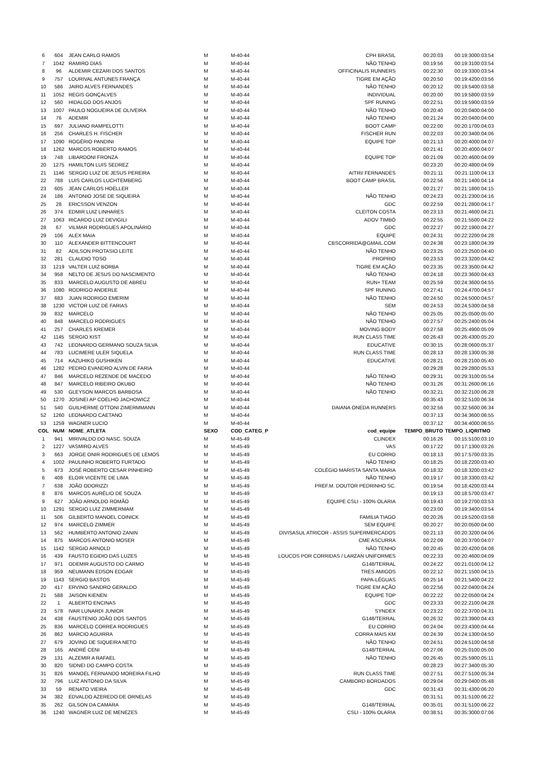| 6 | 604 | JEAN CARLO RAMOS | M | M-40-44 | CPH BRASIL | 00:20:03 | 00:19:30 | 00:03:54 |
| 7 | 1042 | RAMIRO DIAS | M | M-40-44 | NÃO TENHO | 00:19:56 | 00:19:31 | 00:03:54 |
| 8 | 96 | ALDEMIR CEZARI DOS SANTOS | M | M-40-44 | OFFICINALIS RUNNERS | 00:22:30 | 00:19:33 | 00:03:54 |
| 9 | 757 | LOURIVAL ANTUNES FRANÇA | M | M-40-44 | TIGRE EM AÇÃO | 00:20:50 | 00:19:42 | 00:03:56 |
| 10 | 586 | JAIRO ALVES FERNANDES | M | M-40-44 | NÃO TENHO | 00:20:12 | 00:19:54 | 00:03:58 |
| 11 | 1052 | REGIS GONÇALVES | M | M-40-44 | INDIVIDUAL | 00:20:00 | 00:19:58 | 00:03:59 |
| 12 | 560 | HIDALGO DOS ANJOS | M | M-40-44 | SPF RUNING | 00:22:51 | 00:19:59 | 00:03:59 |
| 13 | 1007 | PAULO NOGUEIRA DE OLIVEIRA | M | M-40-44 | NÃO TENHO | 00:20:40 | 00:20:04 | 00:04:00 |
| 14 | 76 | ADEMIR | M | M-40-44 | NÃO TENHO | 00:21:24 | 00:20:04 | 00:04:00 |
| 15 | 697 | JULIANO RAMPELOTTI | M | M-40-44 | BOOT CAMP | 00:22:00 | 00:20:17 | 00:04:03 |
| 16 | 256 | CHARLES H. FISCHER | M | M-40-44 | FISCHER RUN | 00:22:03 | 00:20:34 | 00:04:06 |
| 17 | 1090 | ROGÉRIO PANDINI | M | M-40-44 | EQUIPE TOP | 00:21:13 | 00:20:40 | 00:04:07 |
| 18 | 1262 | MARCOS ROBERTO RAMOS | M | M-40-44 | | 00:21:41 | 00:20:40 | 00:04:07 |
| 19 | 748 | LIBARDONI FRONZA | M | M-40-44 | EQUIPE TOP | 00:21:09 | 00:20:46 | 00:04:09 |
| 20 | 1275 | HAMILTON LUIS SEDREZ | M | M-40-44 | | 00:23:20 | 00:20:48 | 00:04:09 |
| 21 | 1146 | SERGIO LUIZ DE JESUS PEREIRA | M | M-40-44 | AITRI/ FERNANDES | 00:21:11 | 00:21:11 | 00:04:13 |
| 22 | 788 | LUIS CARLOS LUCHTEMBERG | M | M-40-44 | BOOT CAMP BRASIL | 00:22:56 | 00:21:14 | 00:04:14 |
| 23 | 605 | JEAN CARLOS HOELLER | M | M-40-44 | | 00:21:27 | 00:21:18 | 00:04:15 |
| 24 | 186 | ANTONIO JOSE DE SIQUEIRA | M | M-40-44 | NÃO TENHO | 00:24:23 | 00:21:23 | 00:04:16 |
| 25 | 28 | ERICSSON VENZON | M | M-40-44 | GDC | 00:22:59 | 00:21:28 | 00:04:17 |
| 26 | 374 | EDMIR LUIZ LINHARES | M | M-40-44 | CLEITON COSTA | 00:23:13 | 00:21:46 | 00:04:21 |
| 27 | 1063 | RICARDO LUIZ DEVIGILI | M | M-40-44 | ADOV TIMBÓ | 00:22:55 | 00:21:55 | 00:04:22 |
| 28 | 67 | VILMAR RODRIGUES APOLINÁRIO | M | M-40-44 | GDC | 00:22:27 | 00:22:19 | 00:04:27 |
| 29 | 106 | ALEX MAIA | M | M-40-44 | EQUIPE | 00:24:31 | 00:22:22 | 00:04:28 |
| 30 | 110 | ALEXANDER BITTENCOURT | M | M-40-44 | CBSCORRIDA@GMAIL.COM | 00:24:38 | 00:23:18 | 00:04:39 |
| 31 | 82 | ADILSON PROTASIO LEITE | M | M-40-44 | NÃO TENHO | 00:23:25 | 00:23:25 | 00:04:40 |
| 32 | 281 | CLAUDIO TOSO | M | M-40-44 | PROPRIO | 00:23:53 | 00:23:32 | 00:04:42 |
| 33 | 1219 | VALTER LUIZ BORBA | M | M-40-44 | TIGRE EM AÇÃO | 00:23:35 | 00:23:35 | 00:04:42 |
| 34 | 958 | NELTO DE JESUS DO NASCIMENTO | M | M-40-44 | NÃO TENHO | 00:24:18 | 00:23:36 | 00:04:43 |
| 35 | 833 | MARCELO AUGUSTO DE ABREU | M | M-40-44 | RUN+ TEAM | 00:25:59 | 00:24:36 | 00:04:55 |
| 36 | 1080 | RODRIGO ANDERLE | M | M-40-44 | SPF RUNING | 00:27:41 | 00:24:47 | 00:04:57 |
| 37 | 683 | JUAN RODRIGO EMERIM | M | M-40-44 | NÃO TENHO | 00:24:50 | 00:24:50 | 00:04:57 |
| 38 | 1230 | VICTOR LUIZ DE FARIAS | M | M-40-44 | SEM | 00:24:53 | 00:24:53 | 00:04:58 |
| 39 | 832 | MARCELO | M | M-40-44 | NÃO TENHO | 00:25:05 | 00:25:05 | 00:05:00 |
| 40 | 848 | MARCELO RODRIGUES | M | M-40-44 | NÃO TENHO | 00:27:57 | 00:25:24 | 00:05:04 |
| 41 | 257 | CHARLES KREMER | M | M-40-44 | MOVING BODY | 00:27:58 | 00:25:49 | 00:05:09 |
| 42 | 1145 | SERGIO KIST | M | M-40-44 | RUN CLASS TIME | 00:26:43 | 00:26:43 | 00:05:20 |
| 43 | 742 | LEONARDO GERMANO SOUZA SILVA | M | M-40-44 | EDUCATIVE | 00:30:15 | 00:28:06 | 00:05:37 |
| 44 | 783 | LUCIMERE ULER SIQUELA | M | M-40-44 | RUN CLASS TIME | 00:28:13 | 00:28:13 | 00:05:38 |
| 45 | 714 | KAZUHIKO GUSHIKEN | M | M-40-44 | EDUCATIVE | 00:28:21 | 00:28:21 | 00:05:40 |
| 46 | 1282 | PEDRO EVANDRO ALVIN DE FARIA | M | M-40-44 | | 00:29:28 | 00:29:28 | 00:05:53 |
| 47 | 846 | MARCELO REZENDE DE MACEDO | M | M-40-44 | NÃO TENHO | 00:29:31 | 00:29:31 | 00:05:54 |
| 48 | 847 | MARCELO RIBEIRO OKUBO | M | M-40-44 | NÃO TENHO | 00:31:26 | 00:31:26 | 00:06:16 |
| 49 | 530 | GLEYSON MARCOS BARBOSA | M | M-40-44 | NÃO TENHO | 00:32:21 | 00:32:21 | 00:06:28 |
| 50 | 1270 | JOSINEI AP COELHO JACHOWICZ | M | M-40-44 | | 00:35:43 | 00:32:51 | 00:06:34 |
| 51 | 540 | GUILHERME OTTONI ZIMERMMANN | M | M-40-44 | DAIANA ONEDA RUNNERS | 00:32:56 | 00:32:56 | 00:06:34 |
| 52 | 1260 | LEONARDO CAETANO | M | M-40-44 | | 00:37:13 | 00:34:36 | 00:06:55 |
| 53 | 1259 | WAGNER LUCIO | M | M-40-44 | | 00:37:12 | 00:34:40 | 00:06:55 |
| COL | NUM | NOME_ATLETA | SEXO | COD_CATEG_P | cod_equipe | TEMPO_BRUTO | TEMPO_LIQ | RITMO |
| 1 | 941 | MIRIVALDO DO NASC. SOUZA | M | M-45-49 | CLINDEX | 00:16:26 | 00:15:51 | 00:03:10 |
| 2 | 1227 | VASMIRO ALVES | M | M-45-49 | VAS | 00:17:22 | 00:17:13 | 00:03:26 |
| 3 | 663 | JORGE ONIR RODRIGUES DE LEMOS | M | M-45-49 | EU CORRO | 00:18:13 | 00:17:57 | 00:03:35 |
| 4 | 1002 | PAULINHO ROBERTO FURTADO | M | M-45-49 | NÃO TENHO | 00:18:25 | 00:18:22 | 00:03:40 |
| 5 | 673 | JOSÉ ROBERTO CESAR PINHEIRO | M | M-45-49 | COLÉGIO MARISTA SANTA MARIA | 00:18:32 | 00:18:32 | 00:03:42 |
| 6 | 408 | ELOIR VICENTE DE LIMA | M | M-45-49 | NÃO TENHO | 00:19:17 | 00:18:33 | 00:03:42 |
| 7 | 638 | JOÃO ODORIZZI | M | M-45-49 | PREF.M. DOUTOR PEDRINHO SC. | 00:19:54 | 00:18:42 | 00:03:44 |
| 8 | 876 | MARCOS AURÉLIO DE SOUZA | M | M-45-49 | | 00:19:13 | 00:18:57 | 00:03:47 |
| 9 | 627 | JOÃO ARNOLDO ROMÃO | M | M-45-49 | EQUIPE CSLI - 100% OLARIA | 00:19:43 | 00:19:27 | 00:03:53 |
| 10 | 1291 | SERGIO LUIZ ZIMMERMAM | M | M-45-49 | | 00:23:00 | 00:19:34 | 00:03:54 |
| 11 | 506 | GILBERTO MANOEL COINICK | M | M-45-49 | FAMILIA TIAGO | 00:20:26 | 00:19:52 | 00:03:58 |
| 12 | 974 | MARCELO ZIMMER | M | M-45-49 | SEM EQUIPE | 00:20:27 | 00:20:05 | 00:04:00 |
| 13 | 562 | HUMBERTO ANTONIO ZANIN | M | M-45-49 | DIVISASUL ATRICOR - ASSIS SUPERMERCADOS | 00:21:13 | 00:20:32 | 00:04:06 |
| 14 | 875 | MARCOS ANTONIO MOSER | M | M-45-49 | CME ASCURRA | 00:22:09 | 00:20:37 | 00:04:07 |
| 15 | 1142 | SERGIO ARNOLD | M | M-45-49 | NÃO TENHO | 00:20:45 | 00:20:42 | 00:04:08 |
| 16 | 439 | FAUSTO EGIDIO DAS LUZES | M | M-45-49 | LOUCOS POR CORRIDAS / LARZAN UNIFORMES | 00:22:33 | 00:20:46 | 00:04:09 |
| 17 | 971 | ODEMIR AUGUSTO DO CARMO | M | M-45-49 | G148/TERRAL | 00:24:22 | 00:21:01 | 00:04:12 |
| 18 | 959 | NEUMANN EDSON EDGAR | M | M-45-49 | TRES AMIGOS | 00:22:12 | 00:21:15 | 00:04:15 |
| 19 | 1143 | SERGIO BASTOS | M | M-45-49 | PAPA-LÉGUAS | 00:25:14 | 00:21:54 | 00:04:22 |
| 20 | 417 | ERVINO SANDRO GERALDO | M | M-45-49 | TIGRE EM AÇÃO | 00:22:56 | 00:22:04 | 00:04:24 |
| 21 | 588 | JAISON KIENEN | M | M-45-49 | EQUIPE TOP | 00:22:22 | 00:22:05 | 00:04:24 |
| 22 | 1 | ALBERTO ENCINAS | M | M-45-49 | GDC | 00:23:33 | 00:22:21 | 00:04:28 |
| 23 | 578 | IVAR LUNARDI JUNIOR | M | M-45-49 | SYNDEX | 00:23:22 | 00:22:37 | 00:04:31 |
| 24 | 438 | FAUSTENIO JOÃO DOS SANTOS | M | M-45-49 | G148/TERRAL | 00:26:32 | 00:23:39 | 00:04:43 |
| 25 | 836 | MARCELO CORREA RODRIGUES | M | M-45-49 | EU CORRO | 00:24:04 | 00:23:43 | 00:04:44 |
| 26 | 862 | MARCIO AGUIRRA | M | M-45-49 | CORRA MAIS KM | 00:24:39 | 00:24:13 | 00:04:50 |
| 27 | 679 | JOVINO DE SIQUEIRA NETO | M | M-45-49 | NÃO TENHO | 00:24:51 | 00:24:51 | 00:04:58 |
| 28 | 165 | ANDRÉ CENI | M | M-45-49 | G148/TERRAL | 00:27:06 | 00:25:01 | 00:05:00 |
| 29 | 131 | ALZEMIR A RAFAEL | M | M-45-49 | NÃO TENHO | 00:26:45 | 00:25:59 | 00:05:11 |
| 30 | 820 | SIDNEI DO CAMPO COSTA | M | M-45-49 | | 00:28:23 | 00:27:34 | 00:05:30 |
| 31 | 826 | MANOEL FERNANDO MOREIRA FILHO | M | M-45-49 | RUN CLASS TIME | 00:27:51 | 00:27:51 | 00:05:34 |
| 32 | 796 | LUIZ ANTONIO DA SILVA | M | M-45-49 | CAMBORD BORDADOS | 00:29:04 | 00:29:04 | 00:05:48 |
| 33 | 59 | RENATO VIEIRA | M | M-45-49 | GDC | 00:31:43 | 00:31:43 | 00:06:20 |
| 34 | 382 | EDVALDO AZEREDO DE ORNELAS | M | M-45-49 | | 00:31:51 | 00:31:51 | 00:06:22 |
| 35 | 262 | GILSON DA CAMARA | M | M-45-49 | G148/TERRAL | 00:35:01 | 00:31:51 | 00:06:22 |
| 36 | 1240 | WAGNER LUIZ DE MENEZES | M | M-45-49 | CSLI - 100% OLARIA | 00:38:51 | 00:35:30 | 00:07:06 |